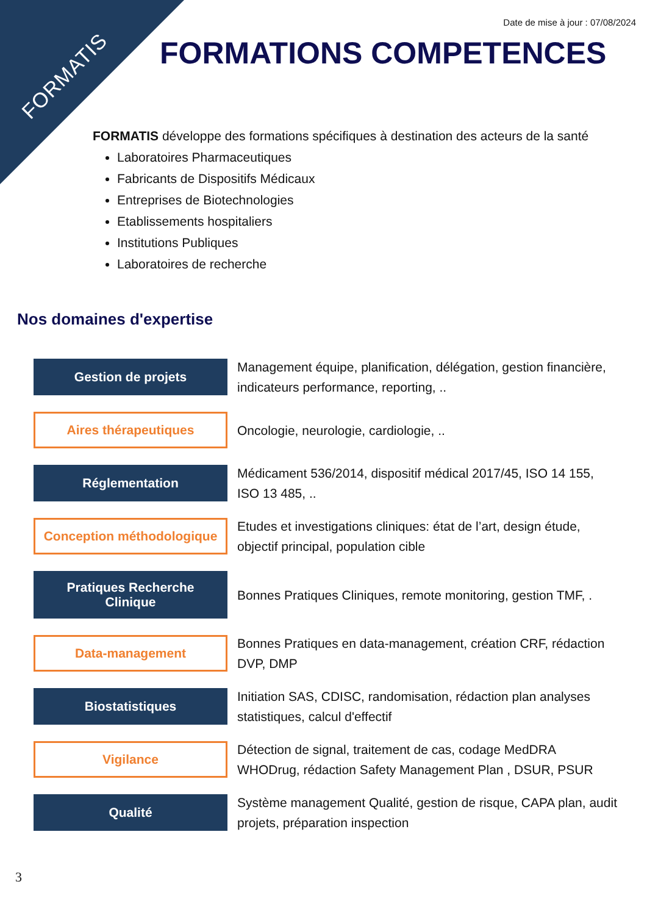FORMATIS
Date de mise à jour : 07/08/2024
FORMATIONS COMPETENCES
FORMATIS développe des formations spécifiques à destination des acteurs de la santé
Laboratoires Pharmaceutiques
Fabricants de Dispositifs Médicaux
Entreprises de Biotechnologies
Etablissements hospitaliers
Institutions Publiques
Laboratoires de recherche
Nos domaines d'expertise
Gestion de projets
Management équipe, planification, délégation, gestion financière, indicateurs performance, reporting, ..
Aires thérapeutiques
Oncologie, neurologie, cardiologie, ..
Réglementation
Médicament 536/2014, dispositif médical 2017/45, ISO 14 155, ISO 13 485, ..
Conception méthodologique
Etudes et investigations cliniques: état de l’art, design étude, objectif principal, population cible
Pratiques Recherche
Clinique
Bonnes Pratiques Cliniques, remote monitoring, gestion TMF, .
Data-management
Bonnes Pratiques en data-management, création CRF, rédaction DVP, DMP
Biostatistiques
Initiation SAS, CDISC, randomisation, rédaction plan analyses statistiques, calcul d'effectif
Vigilance
Détection de signal, traitement de cas, codage MedDRA WHODrug, rédaction Safety Management Plan , DSUR, PSUR
Qualité
Système management Qualité, gestion de risque, CAPA plan, audit projets, préparation inspection
3